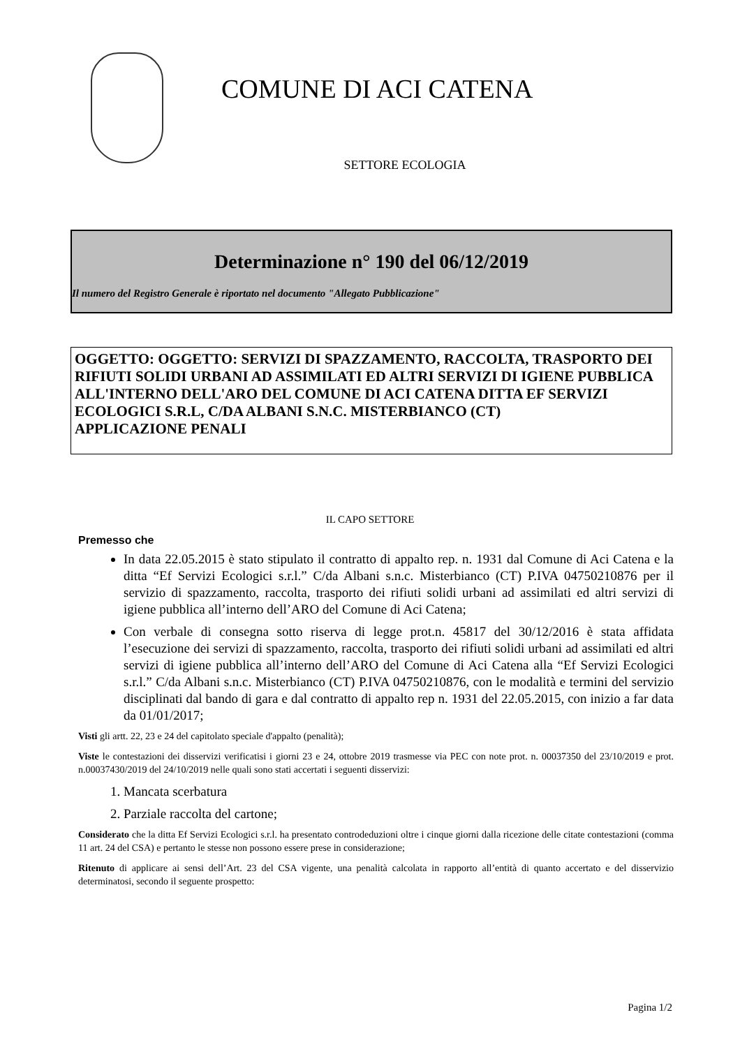COMUNE DI ACI CATENA
SETTORE ECOLOGIA
Determinazione n° 190 del 06/12/2019
Il numero del Registro Generale è riportato nel documento "Allegato Pubblicazione"
OGGETTO: OGGETTO: SERVIZI DI SPAZZAMENTO, RACCOLTA, TRASPORTO DEI RIFIUTI SOLIDI URBANI AD ASSIMILATI ED ALTRI SERVIZI DI IGIENE PUBBLICA ALL'INTERNO DELL'ARO DEL COMUNE DI ACI CATENA DITTA EF SERVIZI ECOLOGICI S.R.L, C/DA ALBANI S.N.C. MISTERBIANCO (CT)
APPLICAZIONE PENALI
IL CAPO SETTORE
Premesso che
In data 22.05.2015 è stato stipulato il contratto di appalto rep. n. 1931 dal Comune di Aci Catena e la ditta “Ef Servizi Ecologici s.r.l.” C/da Albani s.n.c. Misterbianco (CT) P.IVA 04750210876 per il servizio di spazzamento, raccolta, trasporto dei rifiuti solidi urbani ad assimilati ed altri servizi di igiene pubblica all’interno dell’ARO del Comune di Aci Catena;
Con verbale di consegna sotto riserva di legge prot.n. 45817 del 30/12/2016 è stata affidata l’esecuzione dei servizi di spazzamento, raccolta, trasporto dei rifiuti solidi urbani ad assimilati ed altri servizi di igiene pubblica all’interno dell’ARO del Comune di Aci Catena alla “Ef Servizi Ecologici s.r.l.” C/da Albani s.n.c. Misterbianco (CT) P.IVA 04750210876, con le modalità e termini del servizio disciplinati dal bando di gara e dal contratto di appalto rep n. 1931 del 22.05.2015, con inizio a far data da 01/01/2017;
Visti gli artt. 22, 23 e 24 del capitolato speciale d'appalto (penalità);
Viste le contestazioni dei disservizi verificatisi i giorni 23 e 24, ottobre 2019 trasmesse via PEC con note prot. n. 00037350 del 23/10/2019 e prot. n.00037430/2019 del 24/10/2019 nelle quali sono stati accertati i seguenti disservizi:
1. Mancata scerbatura
2. Parziale raccolta del cartone;
Considerato che la ditta Ef Servizi Ecologici s.r.l. ha presentato controdeduzioni oltre i cinque giorni dalla ricezione delle citate contestazioni (comma 11 art. 24 del CSA) e pertanto le stesse non possono essere prese in considerazione;
Ritenuto di applicare ai sensi dell’Art. 23 del CSA vigente, una penalità calcolata in rapporto all’entità di quanto accertato e del disservizio determinatosi, secondo il seguente prospetto:
Pagina 1/2